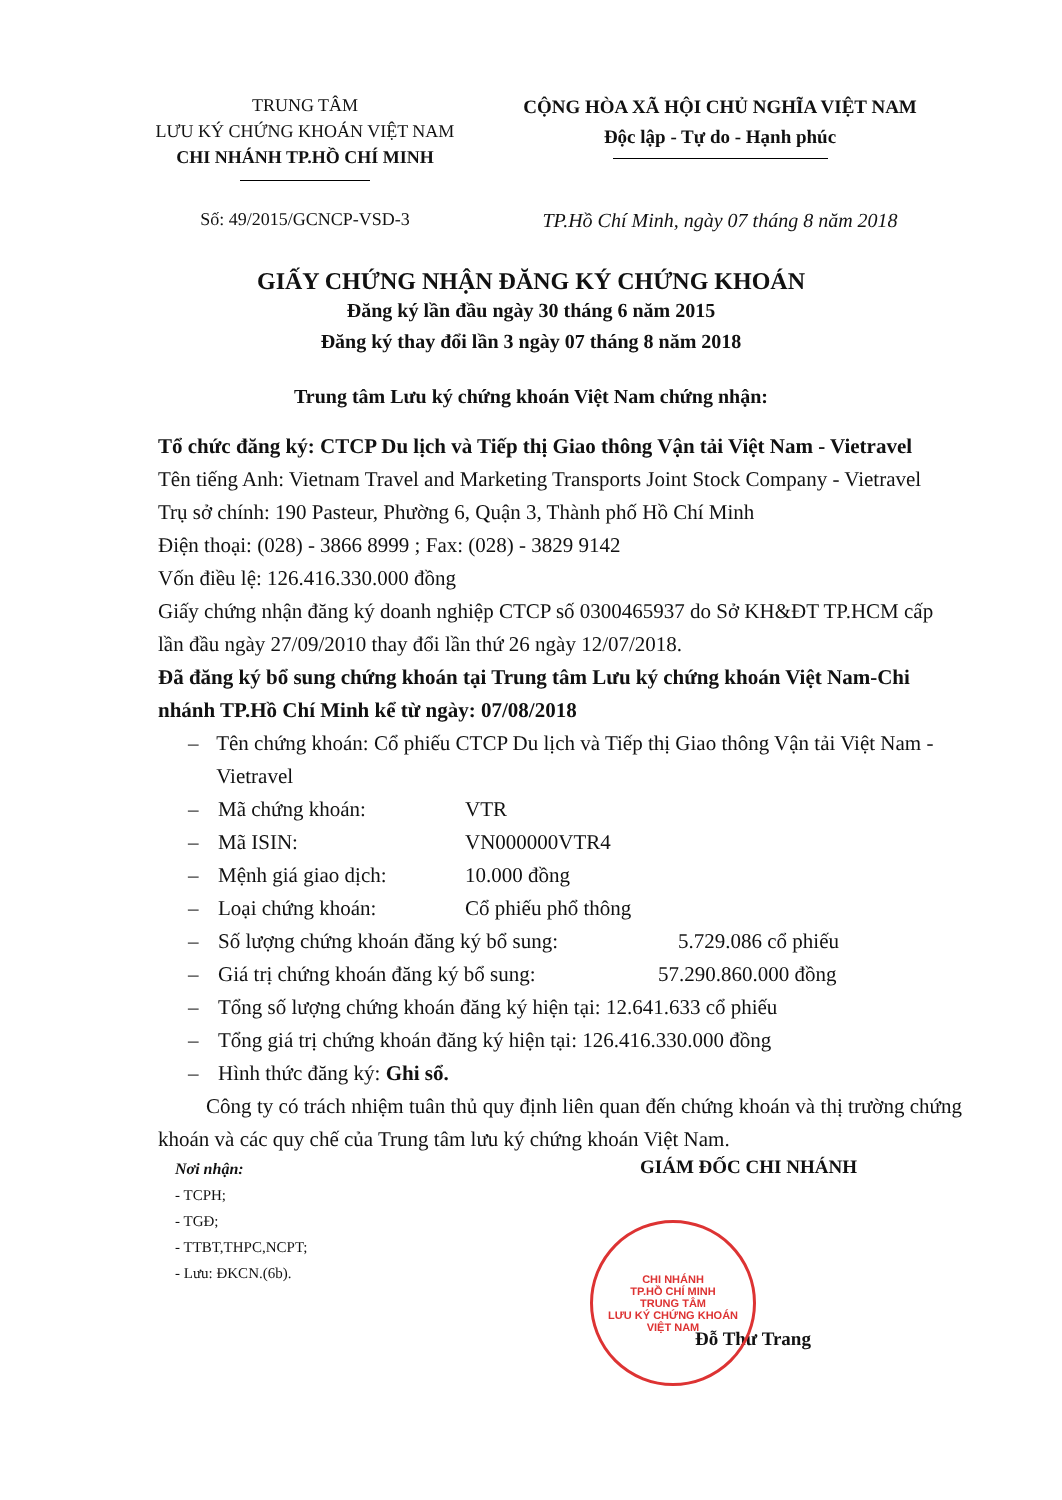TRUNG TÂM
LƯU KÝ CHỨNG KHOÁN VIỆT NAM
CHI NHÁNH TP.HỒ CHÍ MINH
CỘNG HÒA XÃ HỘI CHỦ NGHĨA VIỆT NAM
Độc lập - Tự do - Hạnh phúc
Số: 49/2015/GCNCP-VSD-3 TP.Hồ Chí Minh, ngày 07 tháng 8 năm 2018
GIẤY CHỨNG NHẬN ĐĂNG KÝ CHỨNG KHOÁN
Đăng ký lần đầu ngày 30 tháng 6 năm 2015
Đăng ký thay đổi lần 3 ngày 07 tháng 8 năm 2018
Trung tâm Lưu ký chứng khoán Việt Nam chứng nhận:
Tổ chức đăng ký: CTCP Du lịch và Tiếp thị Giao thông Vận tải Việt Nam - Vietravel
Tên tiếng Anh: Vietnam Travel and Marketing Transports Joint Stock Company - Vietravel
Trụ sở chính: 190 Pasteur, Phường 6, Quận 3, Thành phố Hồ Chí Minh
Điện thoại: (028) - 3866 8999 ; Fax: (028) - 3829 9142
Vốn điều lệ: 126.416.330.000 đồng
Giấy chứng nhận đăng ký doanh nghiệp CTCP số 0300465937 do Sở KH&ĐT TP.HCM cấp lần đầu ngày 27/09/2010 thay đổi lần thứ 26 ngày 12/07/2018.
Đã đăng ký bổ sung chứng khoán tại Trung tâm Lưu ký chứng khoán Việt Nam-Chi nhánh TP.Hồ Chí Minh kể từ ngày: 07/08/2018
– Tên chứng khoán: Cổ phiếu CTCP Du lịch và Tiếp thị Giao thông Vận tải Việt Nam -Vietravel
– Mã chứng khoán: VTR
– Mã ISIN: VN000000VTR4
– Mệnh giá giao dịch: 10.000 đồng
– Loại chứng khoán: Cổ phiếu phổ thông
– Số lượng chứng khoán đăng ký bổ sung: 5.729.086 cổ phiếu
– Giá trị chứng khoán đăng ký bổ sung: 57.290.860.000 đồng
– Tổng số lượng chứng khoán đăng ký hiện tại: 12.641.633 cổ phiếu
– Tổng giá trị chứng khoán đăng ký hiện tại: 126.416.330.000 đồng
– Hình thức đăng ký: Ghi sổ.
Công ty có trách nhiệm tuân thủ quy định liên quan đến chứng khoán và thị trường chứng khoán và các quy chế của Trung tâm lưu ký chứng khoán Việt Nam.
Nơi nhận:
- TCPH;
- TGĐ;
- TTBT,THPC,NCPT;
- Lưu: ĐKCN.(6b).
GIÁM ĐỐC CHI NHÁNH
Đỗ Thư Trang
CHI NHÁNH
TP.HỒ CHÍ MINH
TRUNG TÂM
LƯU KÝ CHỨNG KHOÁN
VIỆT NAM